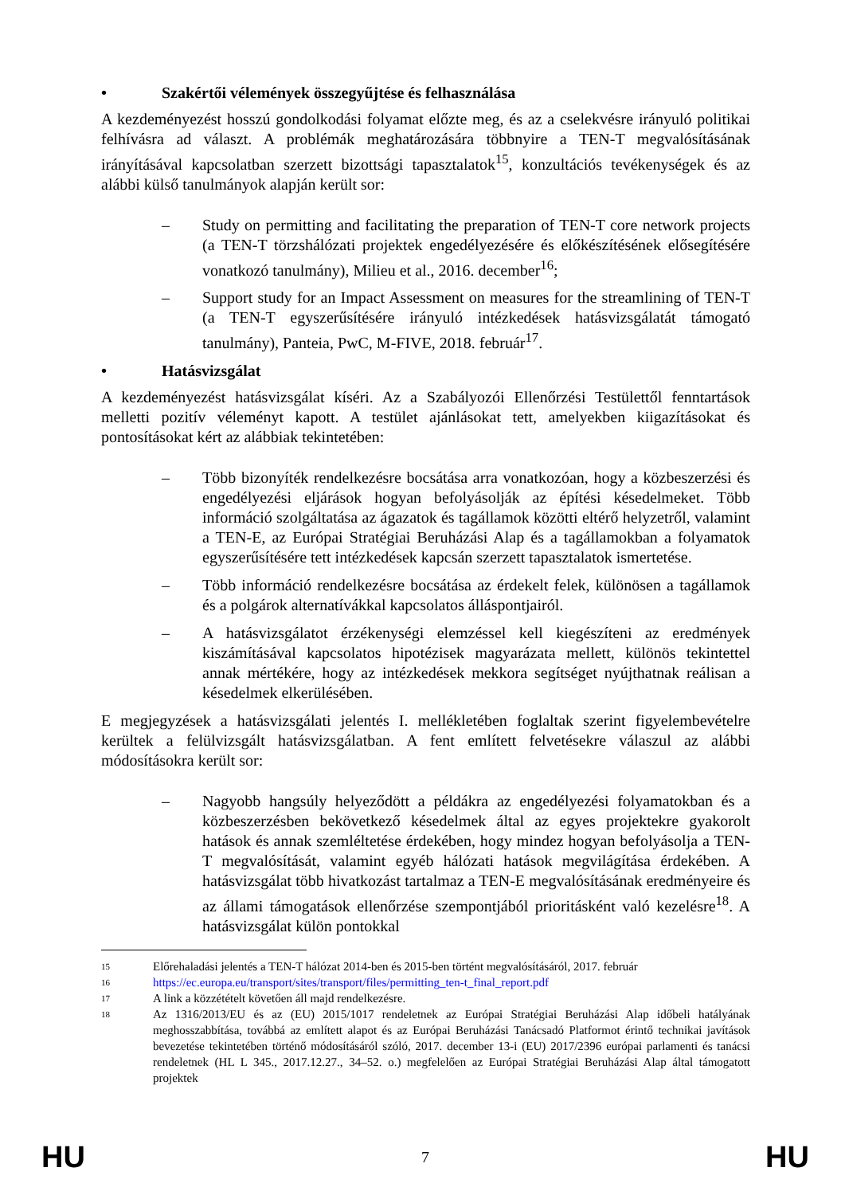• Szakértői vélemények összegyűjtése és felhasználása
A kezdeményezést hosszú gondolkodási folyamat előzte meg, és az a cselekvésre irányuló politikai felhívásra ad választ. A problémák meghatározására többnyire a TEN-T megvalósításának irányításával kapcsolatban szerzett bizottsági tapasztalatok<sup>15</sup>, konzultációs tevékenységek és az alábbi külső tanulmányok alapján került sor:
– Study on permitting and facilitating the preparation of TEN-T core network projects (a TEN-T törzshálózati projektek engedélyezésére és előkészítésének elősegítésére vonatkozó tanulmány), Milieu et al., 2016. december<sup>16</sup>;
– Support study for an Impact Assessment on measures for the streamlining of TEN-T (a TEN-T egyszerűsítésére irányuló intézkedések hatásvizsgálatát támogató tanulmány), Panteia, PwC, M-FIVE, 2018. február<sup>17</sup>.
• Hatásvizsgálat
A kezdeményezést hatásvizsgálat kíséri. Az a Szabályozói Ellenőrzési Testülettől fenntartások melletti pozitív véleményt kapott. A testület ajánlásokat tett, amelyekben kiigazításokat és pontosításokat kért az alábbiak tekintetében:
– Több bizonyíték rendelkezésre bocsátása arra vonatkozóan, hogy a közbeszerzési és engedélyezési eljárások hogyan befolyásolják az építési késedelmeket. Több információ szolgáltatása az ágazatok és tagállamok közötti eltérő helyzetről, valamint a TEN-E, az Európai Stratégiai Beruházási Alap és a tagállamokban a folyamatok egyszerűsítésére tett intézkedések kapcsán szerzett tapasztalatok ismertetése.
– Több információ rendelkezésre bocsátása az érdekelt felek, különösen a tagállamok és a polgárok alternatívákkal kapcsolatos álláspontjairól.
– A hatásvizsgálatot érzékenységi elemzéssel kell kiegészíteni az eredmények kiszámításával kapcsolatos hipotézisek magyarázata mellett, különös tekintettel annak mértékére, hogy az intézkedések mekkora segítséget nyújthatnak reálisan a késedelmek elkerülésében.
E megjegyzések a hatásvizsgálati jelentés I. mellékletében foglaltak szerint figyelembevételre kerültek a felülvizsgált hatásvizsgálatban. A fent említett felvetésekre válaszul az alábbi módosításokra került sor:
– Nagyobb hangsúly helyeződött a példákra az engedélyezési folyamatokban és a közbeszerzésben bekövetkező késedelmek által az egyes projektekre gyakorolt hatások és annak szemléltetése érdekében, hogy mindez hogyan befolyásolja a TEN-T megvalósítását, valamint egyéb hálózati hatások megvilágítása érdekében. A hatásvizsgálat több hivatkozást tartalmaz a TEN-E megvalósításának eredményeire és az állami támogatások ellenőrzése szempontjából prioritásként való kezelésre<sup>18</sup>. A hatásvizsgálat külön pontokkal
15
Előrehaladási jelentés a TEN-T hálózat 2014-ben és 2015-ben történt megvalósításáról, 2017. február
16
https://ec.europa.eu/transport/sites/transport/files/permitting_ten-t_final_report.pdf
17
A link a közzétételt követően áll majd rendelkezésre.
18
Az 1316/2013/EU és az (EU) 2015/1017 rendeletnek az Európai Stratégiai Beruházási Alap időbeli hatályának meghosszabbítása, továbbá az említett alapot és az Európai Beruházási Tanácsadó Platformot érintő technikai javítások bevezetése tekintetében történő módosításáról szóló, 2017. december 13-i (EU) 2017/2396 európai parlamenti és tanácsi rendeletnek (HL L 345., 2017.12.27., 34–52. o.) megfelelően az Európai Stratégiai Beruházási Alap által támogatott projektek
HU 7 HU